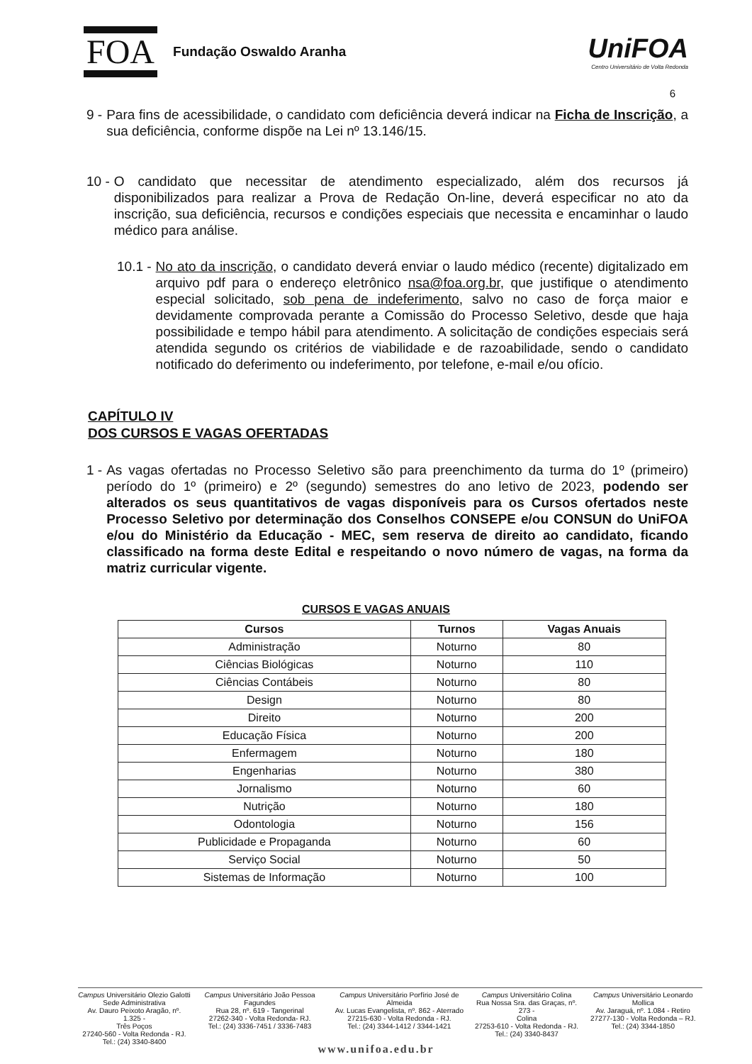FOA Fundação Oswaldo Aranha UniFOA
Centro Universitário de Volta Redonda
6
9 - Para fins de acessibilidade, o candidato com deficiência deverá indicar na Ficha de Inscrição, a sua deficiência, conforme dispõe na Lei nº 13.146/15.
10 - O candidato que necessitar de atendimento especializado, além dos recursos já disponibilizados para realizar a Prova de Redação On-line, deverá especificar no ato da inscrição, sua deficiência, recursos e condições especiais que necessita e encaminhar o laudo médico para análise.
10.1 - No ato da inscrição, o candidato deverá enviar o laudo médico (recente) digitalizado em arquivo pdf para o endereço eletrônico nsa@foa.org.br, que justifique o atendimento especial solicitado, sob pena de indeferimento, salvo no caso de força maior e devidamente comprovada perante a Comissão do Processo Seletivo, desde que haja possibilidade e tempo hábil para atendimento. A solicitação de condições especiais será atendida segundo os critérios de viabilidade e de razoabilidade, sendo o candidato notificado do deferimento ou indeferimento, por telefone, e-mail e/ou ofício.
CAPÍTULO IV
DOS CURSOS E VAGAS OFERTADAS
1 - As vagas ofertadas no Processo Seletivo são para preenchimento da turma do 1º (primeiro) período do 1º (primeiro) e 2º (segundo) semestres do ano letivo de 2023, podendo ser alterados os seus quantitativos de vagas disponíveis para os Cursos ofertados neste Processo Seletivo por determinação dos Conselhos CONSEPE e/ou CONSUN do UniFOA e/ou do Ministério da Educação - MEC, sem reserva de direito ao candidato, ficando classificado na forma deste Edital e respeitando o novo número de vagas, na forma da matriz curricular vigente.
CURSOS E VAGAS ANUAIS
| Cursos | Turnos | Vagas Anuais |
| --- | --- | --- |
| Administração | Noturno | 80 |
| Ciências Biológicas | Noturno | 110 |
| Ciências Contábeis | Noturno | 80 |
| Design | Noturno | 80 |
| Direito | Noturno | 200 |
| Educação Física | Noturno | 200 |
| Enfermagem | Noturno | 180 |
| Engenharias | Noturno | 380 |
| Jornalismo | Noturno | 60 |
| Nutrição | Noturno | 180 |
| Odontologia | Noturno | 156 |
| Publicidade e Propaganda | Noturno | 60 |
| Serviço Social | Noturno | 50 |
| Sistemas de Informação | Noturno | 100 |
Campus Universitário Olezio Galotti
Sede Administrativa
Av. Dauro Peixoto Aragão, nº. 1.325 -
Três Poços
27240-560 - Volta Redonda - RJ.
Tel.: (24) 3340-8400
Campus Universitário João Pessoa Fagundes
Rua 28, nº. 619 - Tangerinal
27262-340 - Volta Redonda- RJ.
Tel.: (24) 3336-7451 / 3336-7483
Campus Universitário Porfírio José de Almeida
Av. Lucas Evangelista, nº. 862 - Aterrado
27215-630 - Volta Redonda - RJ.
Tel.: (24) 3344-1412 / 3344-1421
Campus Universitário Colina
Rua Nossa Sra. das Graças, nº. 273 -
Colina
27253-610 - Volta Redonda - RJ.
Tel.: (24) 3340-8437
Campus Universitário Leonardo Mollica
Av. Jaraguá, nº. 1.084 - Retiro
27277-130 - Volta Redonda – RJ.
Tel.: (24) 3344-1850
www.unifoa.edu.br